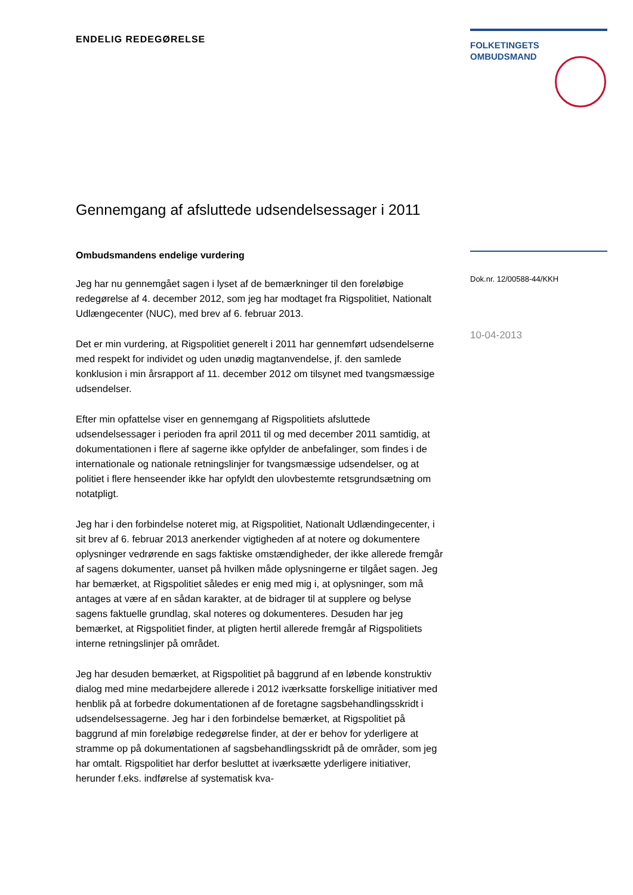ENDELIG REDEGØRELSE
Gennemgang af afsluttede udsendelsessager i 2011
Ombudsmandens endelige vurdering
Jeg har nu gennemgået sagen i lyset af de bemærkninger til den foreløbige redegørelse af 4. december 2012, som jeg har modtaget fra Rigspolitiet, Nationalt Udlængecenter (NUC), med brev af 6. februar 2013.
Det er min vurdering, at Rigspolitiet generelt i 2011 har gennemført udsendelserne med respekt for individet og uden unødig magtanvendelse, jf. den samlede konklusion i min årsrapport af 11. december 2012 om tilsynet med tvangsmæssige udsendelser.
Efter min opfattelse viser en gennemgang af Rigspolitiets afsluttede udsendelsessager i perioden fra april 2011 til og med december 2011 samtidig, at dokumentationen i flere af sagerne ikke opfylder de anbefalinger, som findes i de internationale og nationale retningslinjer for tvangsmæssige udsendelser, og at politiet i flere henseender ikke har opfyldt den ulovbestemte retsgrundsætning om notatpligt.
Jeg har i den forbindelse noteret mig, at Rigspolitiet, Nationalt Udlændingecenter, i sit brev af 6. februar 2013 anerkender vigtigheden af at notere og dokumentere oplysninger vedrørende en sags faktiske omstændigheder, der ikke allerede fremgår af sagens dokumenter, uanset på hvilken måde oplysningerne er tilgået sagen. Jeg har bemærket, at Rigspolitiet således er enig med mig i, at oplysninger, som må antages at være af en sådan karakter, at de bidrager til at supplere og belyse sagens faktuelle grundlag, skal noteres og dokumenteres. Desuden har jeg bemærket, at Rigspolitiet finder, at pligten hertil allerede fremgår af Rigspolitiets interne retningslinjer på området.
Jeg har desuden bemærket, at Rigspolitiet på baggrund af en løbende konstruktiv dialog med mine medarbejdere allerede i 2012 iværksatte forskellige initiativer med henblik på at forbedre dokumentationen af de foretagne sagsbehandlingsskridt i udsendelsessagerne. Jeg har i den forbindelse bemærket, at Rigspolitiet på baggrund af min foreløbige redegørelse finder, at der er behov for yderligere at stramme op på dokumentationen af sagsbehandlingsskridt på de områder, som jeg har omtalt. Rigspolitiet har derfor besluttet at iværksætte yderligere initiativer, herunder f.eks. indførelse af systematisk kva-
FOLKETINGETS
OMBUDSMAND
Dok.nr. 12/00588-44/KKH
10-04-2013